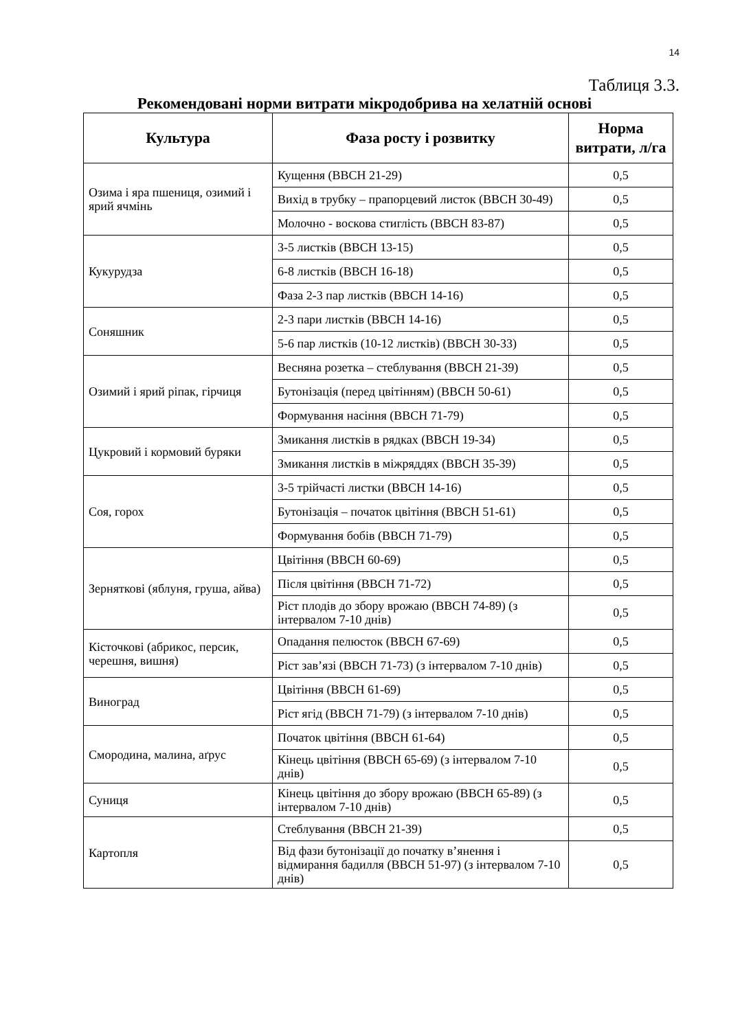14
Таблиця 3.3.
Рекомендовані норми витрати мікродобрива на хелатній основі
| Культура | Фаза росту і розвитку | Норма витрати, л/га |
| --- | --- | --- |
| Озима і яра пшениця, озимий і ярий ячмінь | Кущення (ВВСН 21-29) | 0,5 |
| | Вихід в трубку – прапорцевий листок (ВВСН 30-49) | 0,5 |
| | Молочно - воскова стиглість (ВВСН 83-87) | 0,5 |
| Кукурудза | 3-5 листків (ВВСН 13-15) | 0,5 |
| | 6-8 листків (ВВСН 16-18) | 0,5 |
| | Фаза 2-3 пар листків (ВВСН 14-16) | 0,5 |
| Соняшник | 2-3 пари листків (ВВСН 14-16) | 0,5 |
| | 5-6 пар листків (10-12 листків) (ВВСН 30-33) | 0,5 |
| Озимий і ярий ріпак, гірчиця | Весняна розетка – стеблування (ВВСН 21-39) | 0,5 |
| | Бутонізація (перед цвітінням) (ВВСН 50-61) | 0,5 |
| | Формування насіння (ВВСН 71-79) | 0,5 |
| Цукровий і кормовий буряки | Змикання листків в рядках (ВВСН 19-34) | 0,5 |
| | Змикання листків в міжряддях (ВВСН 35-39) | 0,5 |
| Соя, горох | 3-5 трійчасті листки (ВВСН 14-16) | 0,5 |
| | Бутонізація – початок цвітіння (ВВСН 51-61) | 0,5 |
| | Формування бобів (ВВСН 71-79) | 0,5 |
| Зерняткові (яблуня, груша, айва) | Цвітіння (ВВСН 60-69) | 0,5 |
| | Після цвітіння (ВВСН 71-72) | 0,5 |
| | Ріст плодів до збору врожаю (ВВСН 74-89) (з інтервалом 7-10 днів) | 0,5 |
| Кісточкові (абрикос, персик, черешня, вишня) | Опадання пелюсток (ВВСН 67-69) | 0,5 |
| | Ріст зав’язі (ВВСН 71-73) (з інтервалом 7-10 днів) | 0,5 |
| Виноград | Цвітіння (ВВСН 61-69) | 0,5 |
| | Ріст ягід (ВВСН 71-79) (з інтервалом 7-10 днів) | 0,5 |
| Смородина, малина, аґрус | Початок цвітіння (ВВСН 61-64) | 0,5 |
| | Кінець цвітіння (ВВСН 65-69) (з інтервалом 7-10 днів) | 0,5 |
| Суниця | Кінець цвітіння до збору врожаю (ВВСН 65-89) (з інтервалом 7-10 днів) | 0,5 |
| Картопля | Стеблування (ВВСН 21-39) | 0,5 |
| | Від фази бутонізації до початку в’янення і відмирання бадилля (ВВСН 51-97) (з інтервалом 7-10 днів) | 0,5 |